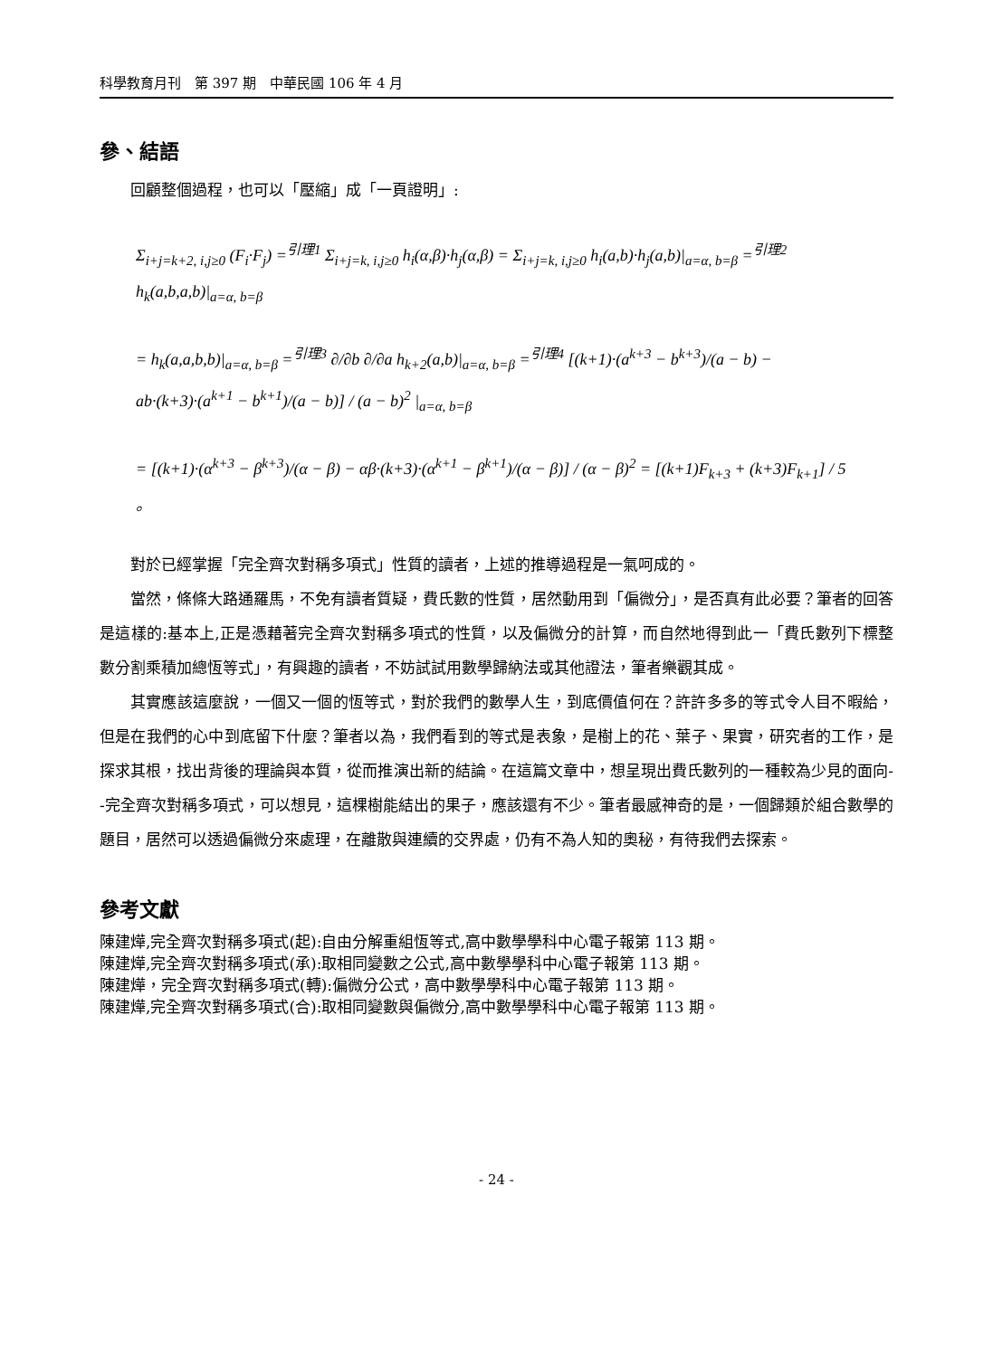科學教育月刊　第 397 期　中華民國 106 年 4 月
參、結語
回顧整個過程，也可以「壓縮」成「一頁證明」:
Σ<sub>i+j=k+2, i,j≥0</sub> (F<sub>i</sub>·F<sub>j</sub>) =<sup>引理1</sup> Σ<sub>i+j=k, i,j≥0</sub> h<sub>i</sub>(α,β)·h<sub>j</sub>(α,β) = Σ<sub>i+j=k, i,j≥0</sub> h<sub>i</sub>(a,b)·h<sub>j</sub>(a,b)|<sub>a=α, b=β</sub> =<sup>引理2</sup> h<sub>k</sub>(a,b,a,b)|<sub>a=α, b=β</sub>
= h<sub>k</sub>(a,a,b,b)|<sub>a=α, b=β</sub> =<sup>引理3</sup> ∂/∂b ∂/∂a h<sub>k+2</sub>(a,b)|<sub>a=α, b=β</sub> =<sup>引理4</sup> [(k+1)·(a<sup>k+3</sup> − b<sup>k+3</sup>)/(a − b) − ab·(k+3)·(a<sup>k+1</sup> − b<sup>k+1</sup>)/(a − b)] / (a − b)<sup>2</sup> |<sub>a=α, b=β</sub>
= [(k+1)·(α<sup>k+3</sup> − β<sup>k+3</sup>)/(α − β) − αβ·(k+3)·(α<sup>k+1</sup> − β<sup>k+1</sup>)/(α − β)] / (α − β)<sup>2</sup> = [(k+1)F<sub>k+3</sub> + (k+3)F<sub>k+1</sub>] / 5 。
對於已經掌握「完全齊次對稱多項式」性質的讀者，上述的推導過程是一氣呵成的。
當然，條條大路通羅馬，不免有讀者質疑，費氏數的性質，居然動用到「偏微分」，是否真有此必要？筆者的回答是這樣的:基本上,正是憑藉著完全齊次對稱多項式的性質，以及偏微分的計算，而自然地得到此一「費氏數列下標整數分割乘積加總恆等式」，有興趣的讀者，不妨試試用數學歸納法或其他證法，筆者樂觀其成。
其實應該這麼說，一個又一個的恆等式，對於我們的數學人生，到底價值何在？許許多多的等式令人目不暇給，但是在我們的心中到底留下什麼？筆者以為，我們看到的等式是表象，是樹上的花、葉子、果實，研究者的工作，是探求其根，找出背後的理論與本質，從而推演出新的結論。在這篇文章中，想呈現出費氏數列的一種較為少見的面向--完全齊次對稱多項式，可以想見，這棵樹能結出的果子，應該還有不少。筆者最感神奇的是，一個歸類於組合數學的題目，居然可以透過偏微分來處理，在離散與連續的交界處，仍有不為人知的奧秘，有待我們去探索。
參考文獻
陳建燁,完全齊次對稱多項式(起):自由分解重組恆等式,高中數學學科中心電子報第 113 期。
陳建燁,完全齊次對稱多項式(承):取相同變數之公式,高中數學學科中心電子報第 113 期。
陳建燁，完全齊次對稱多項式(轉):偏微分公式，高中數學學科中心電子報第 113 期。
陳建燁,完全齊次對稱多項式(合):取相同變數與偏微分,高中數學學科中心電子報第 113 期。
- 24 -